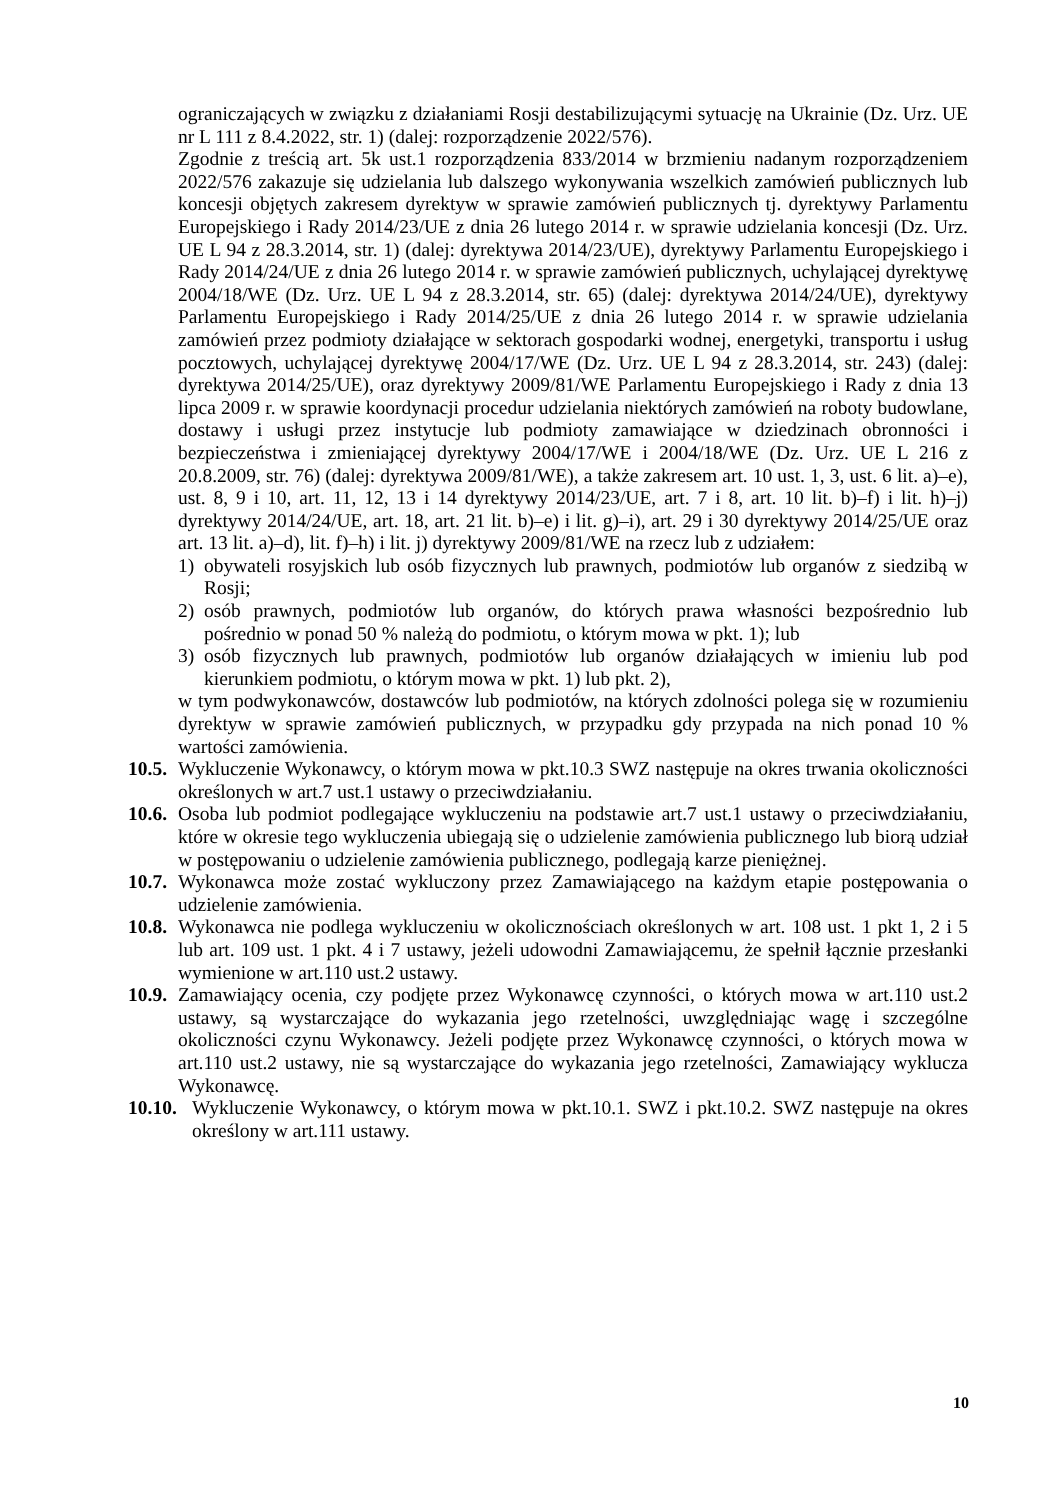ograniczających w związku z działaniami Rosji destabilizującymi sytuację na Ukrainie (Dz. Urz. UE nr L 111 z 8.4.2022, str. 1) (dalej: rozporządzenie 2022/576).
Zgodnie z treścią art. 5k ust.1 rozporządzenia 833/2014 w brzmieniu nadanym rozporządzeniem 2022/576 zakazuje się udzielania lub dalszego wykonywania wszelkich zamówień publicznych lub koncesji objętych zakresem dyrektyw w sprawie zamówień publicznych tj. dyrektywy Parlamentu Europejskiego i Rady 2014/23/UE z dnia 26 lutego 2014 r. w sprawie udzielania koncesji (Dz. Urz. UE L 94 z 28.3.2014, str. 1) (dalej: dyrektywa 2014/23/UE), dyrektywy Parlamentu Europejskiego i Rady 2014/24/UE z dnia 26 lutego 2014 r. w sprawie zamówień publicznych, uchylającej dyrektywę 2004/18/WE (Dz. Urz. UE L 94 z 28.3.2014, str. 65) (dalej: dyrektywa 2014/24/UE), dyrektywy Parlamentu Europejskiego i Rady 2014/25/UE z dnia 26 lutego 2014 r. w sprawie udzielania zamówień przez podmioty działające w sektorach gospodarki wodnej, energetyki, transportu i usług pocztowych, uchylającej dyrektywę 2004/17/WE (Dz. Urz. UE L 94 z 28.3.2014, str. 243) (dalej: dyrektywa 2014/25/UE), oraz dyrektywy 2009/81/WE Parlamentu Europejskiego i Rady z dnia 13 lipca 2009 r. w sprawie koordynacji procedur udzielania niektórych zamówień na roboty budowlane, dostawy i usługi przez instytucje lub podmioty zamawiające w dziedzinach obronności i bezpieczeństwa i zmieniającej dyrektywy 2004/17/WE i 2004/18/WE (Dz. Urz. UE L 216 z 20.8.2009, str. 76) (dalej: dyrektywa 2009/81/WE), a także zakresem art. 10 ust. 1, 3, ust. 6 lit. a)–e), ust. 8, 9 i 10, art. 11, 12, 13 i 14 dyrektywy 2014/23/UE, art. 7 i 8, art. 10 lit. b)–f) i lit. h)–j) dyrektywy 2014/24/UE, art. 18, art. 21 lit. b)–e) i lit. g)–i), art. 29 i 30 dyrektywy 2014/25/UE oraz art. 13 lit. a)–d), lit. f)–h) i lit. j) dyrektywy 2009/81/WE na rzecz lub z udziałem:
1) obywateli rosyjskich lub osób fizycznych lub prawnych, podmiotów lub organów z siedzibą w Rosji;
2) osób prawnych, podmiotów lub organów, do których prawa własności bezpośrednio lub pośrednio w ponad 50 % należą do podmiotu, o którym mowa w pkt. 1); lub
3) osób fizycznych lub prawnych, podmiotów lub organów działających w imieniu lub pod kierunkiem podmiotu, o którym mowa w pkt. 1) lub pkt. 2),
w tym podwykonawców, dostawców lub podmiotów, na których zdolności polega się w rozumieniu dyrektyw w sprawie zamówień publicznych, w przypadku gdy przypada na nich ponad 10 % wartości zamówienia.
10.5.
Wykluczenie Wykonawcy, o którym mowa w pkt.10.3 SWZ następuje na okres trwania okoliczności określonych w art.7 ust.1 ustawy o przeciwdziałaniu.
10.6.
Osoba lub podmiot podlegające wykluczeniu na podstawie art.7 ust.1 ustawy o przeciwdziałaniu, które w okresie tego wykluczenia ubiegają się o udzielenie zamówienia publicznego lub biorą udział w postępowaniu o udzielenie zamówienia publicznego, podlegają karze pieniężnej.
10.7.
Wykonawca może zostać wykluczony przez Zamawiającego na każdym etapie postępowania o udzielenie zamówienia.
10.8.
Wykonawca nie podlega wykluczeniu w okolicznościach określonych w art. 108 ust. 1 pkt 1, 2 i 5 lub art. 109 ust. 1 pkt. 4 i 7 ustawy, jeżeli udowodni Zamawiającemu, że spełnił łącznie przesłanki wymienione w art.110 ust.2 ustawy.
10.9.
Zamawiający ocenia, czy podjęte przez Wykonawcę czynności, o których mowa w art.110 ust.2 ustawy, są wystarczające do wykazania jego rzetelności, uwzględniając wagę i szczególne okoliczności czynu Wykonawcy. Jeżeli podjęte przez Wykonawcę czynności, o których mowa w art.110 ust.2 ustawy, nie są wystarczające do wykazania jego rzetelności, Zamawiający wyklucza Wykonawcę.
10.10.
Wykluczenie Wykonawcy, o którym mowa w pkt.10.1. SWZ i pkt.10.2. SWZ następuje na okres określony w art.111 ustawy.
10